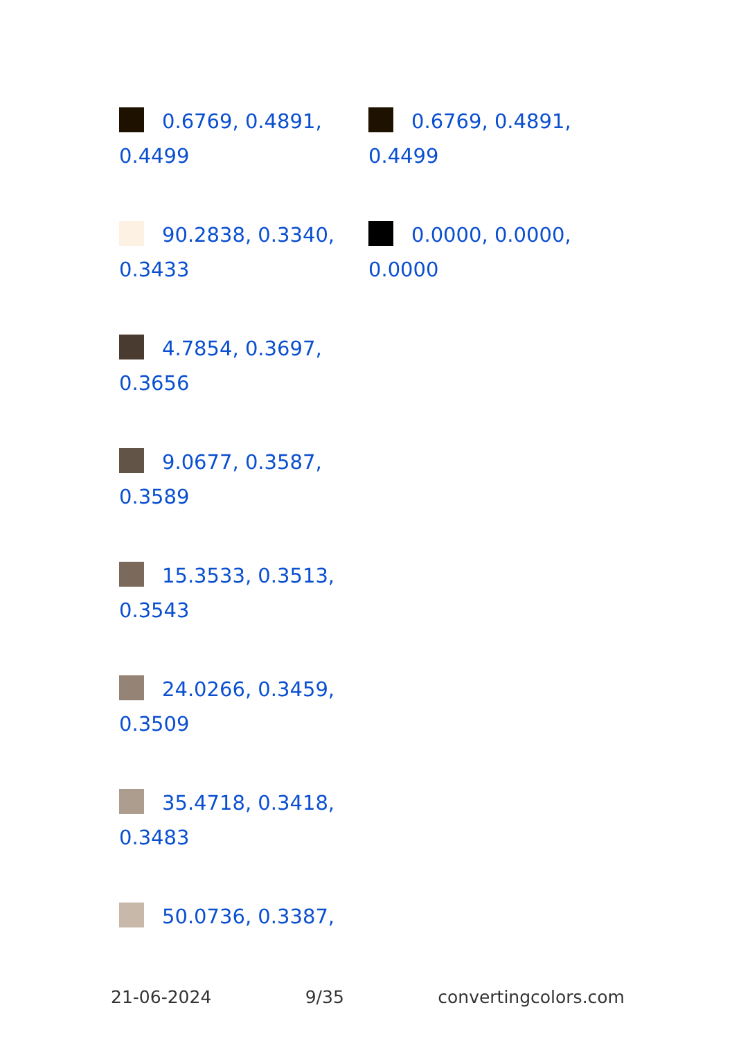0.6769, 0.4891, 0.4499
90.2838, 0.3340, 0.3433
4.7854, 0.3697, 0.3656
9.0677, 0.3587, 0.3589
15.3533, 0.3513, 0.3543
24.0266, 0.3459, 0.3509
35.4718, 0.3418, 0.3483
50.0736, 0.3387,
0.6769, 0.4891, 0.4499
0.0000, 0.0000, 0.0000
21-06-2024 9/35 convertingcolors.com